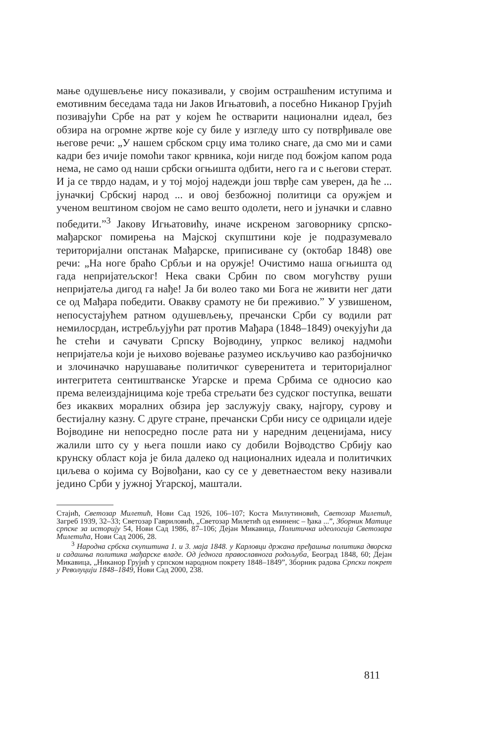мање одушевљење нису показивали, у својим острашћеним иступима и емотивним беседама тада ни Јаков Игњатовић, а посебно Никанор Грујић позивајући Србе на рат у којем ће остварити национални идеал, без обзира на огромне жртве које су биле у изгледу што су потврђивале ове његове речи: „У нашем србском срцу има толико снаге, да смо ми и сами кадри без ичије помоћи таког крвника, који нигде под божјом капом рода нема, не само од наши србски огњишта одбити, него га и с његови стерат. И ја се тврдо надам, и у тој мојој надежди још тврђе сам уверен, да ће ... јуначкиј Србскиј народ ... и овој безбожној политици са оружјем и ученом вештином својом не само вешто одолети, него и јуначки и славно победити.”<sup>3</sup> Јакову Игњатовићу, иначе искреном заговорнику српско-мађарског помирења на Мајској скупштини које је подразумевало територијални опстанак Мађарске, приписиване су (октобар 1848) ове речи: „На ноге браћо Србљи и на оружје! Очистимо наша огњишта од гада непријатељског! Нека сваки Србин по свом могућству руши непријатеља дигод га нађе! Ја би волео тако ми Бога не живити нег дати се од Мађара победити. Овакву срамоту не би преживио.” У узвишеном, непосустајућем ратном одушевљењу, пречански Срби су водили рат немилосрдан, истребљујући рат против Мађара (1848–1849) очекујући да ће стећи и сачувати Српску Војводину, упркос великој надмоћи непријатеља који је њихово војевање разумео искључиво као разбојничко и злочиначко нарушавање политичког суверенитета и територијалног интегритета сентиштванске Угарске и према Србима се односио као према велеиздајницима које треба стрељати без судског поступка, вешати без икаквих моралних обзира јер заслужују сваку, најгору, сурову и бестијалну казну. С друге стране, пречански Срби нису се одрицали идеје Војводине ни непосредно после рата ни у наредним деценијама, нису жалили што су у њега пошли иако су добили Војводство Србију као крунску област која је била далеко од националних идеала и политичких циљева о којима су Војвођани, као су се у деветнаестом веку називали једино Срби у јужној Угарској, маштали.
Стајић, Светозар Милетић, Нови Сад 1926, 106–107; Коста Милутиновић, Светозар Милетић, Загреб 1939, 32–33; Светозар Гавриловић, „Светозар Милетић од еминенс – ђака ...”, Зборник Матице српске за историју 54, Нови Сад 1986, 87–106; Дејан Микавица, Политичка идеологија Светозара Милетића, Нови Сад 2006, 28.
<sup>3</sup> Народна србска скупштина 1. и 3. маја 1848. у Карловци држана пређашња политика дворска и садашња политика мађарске владе. Од једнога православнога родољуба, Београд 1848, 60; Дејан Микавица, „Никанор Грујић у српском народном покрету 1848–1849”, Зборник радова Српски покрет у Револуцији 1848–1849, Нови Сад 2000, 238.
811